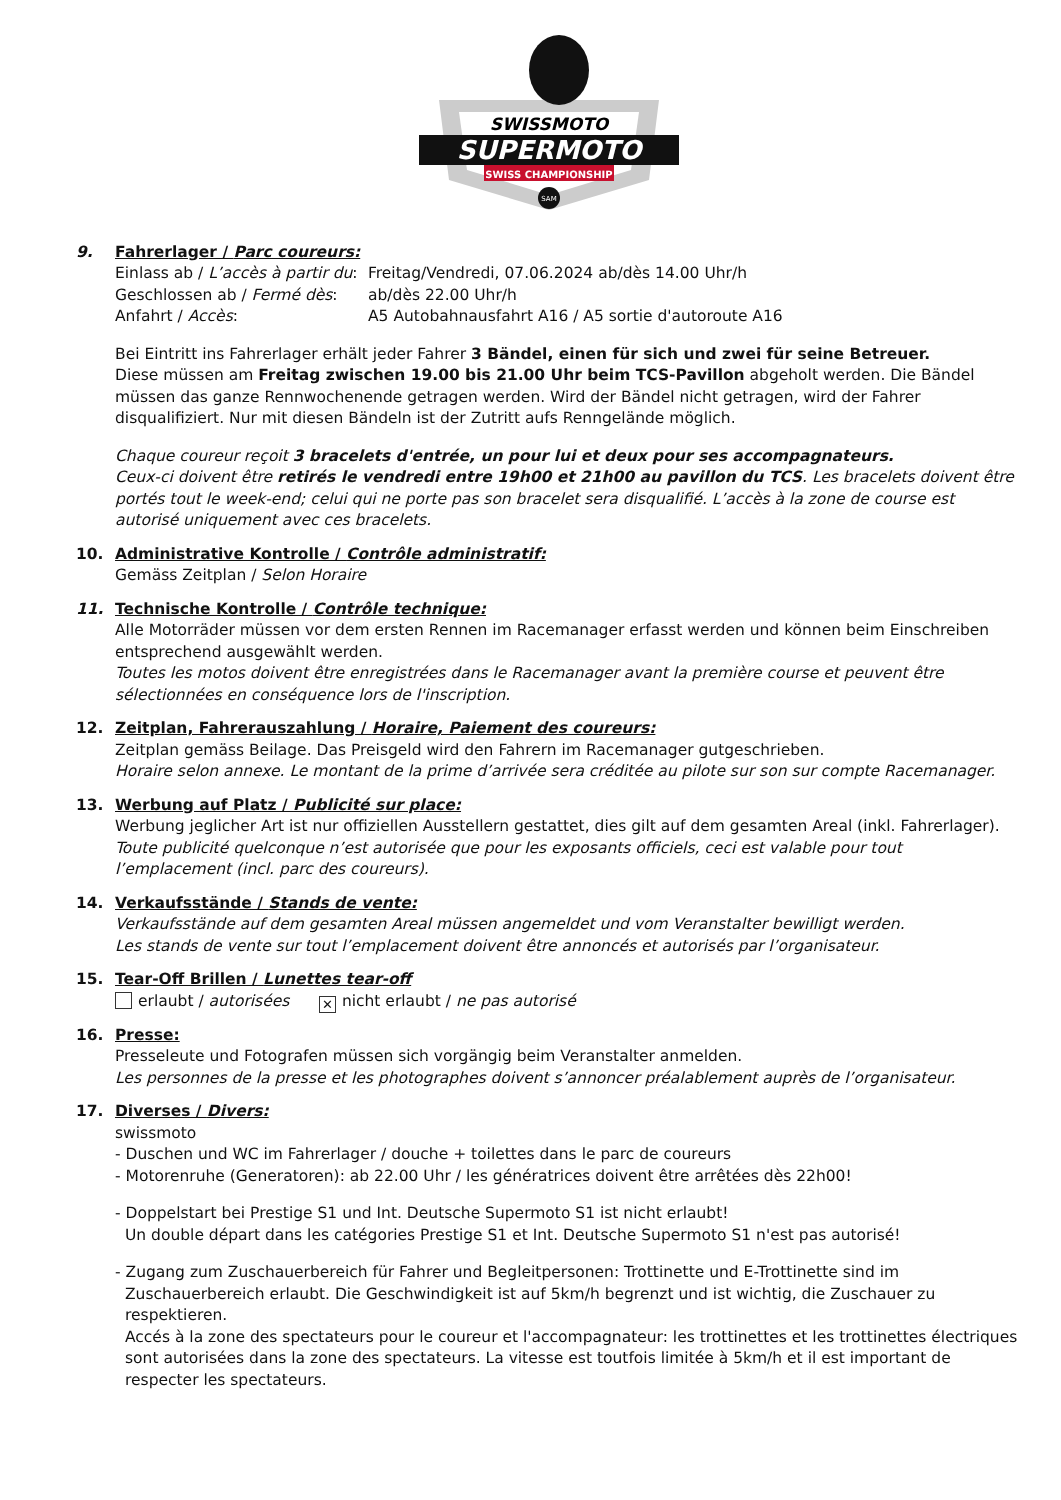SWISSMOTO
SUPERMOTO
SWISS CHAMPIONSHIP
SAM
9. Fahrerlager / Parc coureurs:
Einlass ab / L’accès à partir du: Freitag/Vendredi, 07.06.2024 ab/dès 14.00 Uhr/h
Geschlossen ab / Fermé dès: ab/dès 22.00 Uhr/h
Anfahrt / Accès: A5 Autobahnausfahrt A16 / A5 sortie d'autoroute A16
Bei Eintritt ins Fahrerlager erhält jeder Fahrer 3 Bändel, einen für sich und zwei für seine Betreuer.
Diese müssen am Freitag zwischen 19.00 bis 21.00 Uhr beim TCS-Pavillon abgeholt werden. Die Bändel müssen das ganze Rennwochenende getragen werden. Wird der Bändel nicht getragen, wird der Fahrer disqualifiziert. Nur mit diesen Bändeln ist der Zutritt aufs Renngelände möglich.
Chaque coureur reçoit 3 bracelets d'entrée, un pour lui et deux pour ses accompagnateurs.
Ceux-ci doivent être retirés le vendredi entre 19h00 et 21h00 au pavillon du TCS. Les bracelets doivent être portés tout le week-end; celui qui ne porte pas son bracelet sera disqualifié. L’accès à la zone de course est autorisé uniquement avec ces bracelets.
10. Administrative Kontrolle / Contrôle administratif:
Gemäss Zeitplan / Selon Horaire
11. Technische Kontrolle / Contrôle technique:
Alle Motorräder müssen vor dem ersten Rennen im Racemanager erfasst werden und können beim Einschreiben entsprechend ausgewählt werden.
Toutes les motos doivent être enregistrées dans le Racemanager avant la première course et peuvent être sélectionnées en conséquence lors de l'inscription.
12. Zeitplan, Fahrerauszahlung / Horaire, Paiement des coureurs:
Zeitplan gemäss Beilage. Das Preisgeld wird den Fahrern im Racemanager gutgeschrieben.
Horaire selon annexe. Le montant de la prime d’arrivée sera créditée au pilote sur son sur compte Racemanager.
13. Werbung auf Platz / Publicité sur place:
Werbung jeglicher Art ist nur offiziellen Ausstellern gestattet, dies gilt auf dem gesamten Areal (inkl. Fahrerlager).
Toute publicité quelconque n’est autorisée que pour les exposants officiels, ceci est valable pour tout l’emplacement (incl. parc des coureurs).
14. Verkaufsstände / Stands de vente:
Verkaufsstände auf dem gesamten Areal müssen angemeldet und vom Veranstalter bewilligt werden.
Les stands de vente sur tout l’emplacement doivent être annoncés et autorisés par l’organisateur.
15. Tear-Off Brillen / Lunettes tear-off
erlaubt / autorisées ✕ nicht erlaubt / ne pas autorisé
16. Presse:
Presseleute und Fotografen müssen sich vorgängig beim Veranstalter anmelden.
Les personnes de la presse et les photographes doivent s’annoncer préalablement auprès de l’organisateur.
17. Diverses / Divers:
swissmoto
- Duschen und WC im Fahrerlager / douche + toilettes dans le parc de coureurs
- Motorenruhe (Generatoren): ab 22.00 Uhr / les génératrices doivent être arrêtées dès 22h00!
- Doppelstart bei Prestige S1 und Int. Deutsche Supermoto S1 ist nicht erlaubt!
Un double départ dans les catégories Prestige S1 et Int. Deutsche Supermoto S1 n'est pas autorisé!
- Zugang zum Zuschauerbereich für Fahrer und Begleitpersonen: Trottinette und E-Trottinette sind im
Zuschauerbereich erlaubt. Die Geschwindigkeit ist auf 5km/h begrenzt und ist wichtig, die Zuschauer zu respektieren.
Accés à la zone des spectateurs pour le coureur et l'accompagnateur: les trottinettes et les trottinettes électriques sont autorisées dans la zone des spectateurs. La vitesse est toutfois limitée à 5km/h et il est important de respecter les spectateurs.